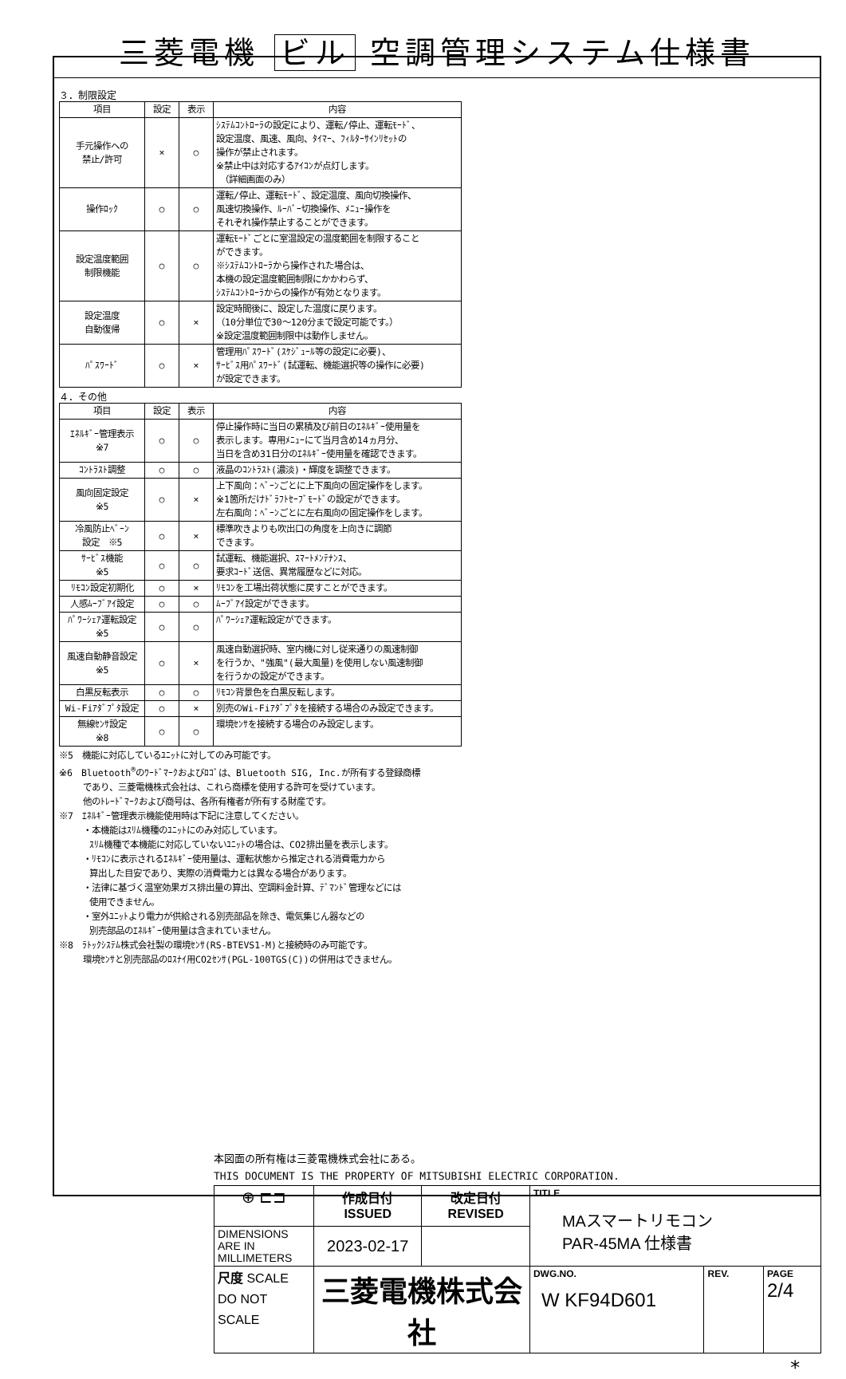三菱電機 ビル 空調管理システム仕様書
３．制限設定
| 項目 | 設定 | 表示 | 内容 |
| --- | --- | --- | --- |
| 手元操作への 禁止/許可 | × | ○ | ｼｽﾃﾑｺﾝﾄﾛｰﾗの設定により、運転/停止、運転ﾓｰﾄﾞ、 設定温度、風速、風向、ﾀｲﾏｰ、ﾌｨﾙﾀｰｻｲﾝﾘｾｯﾄの 操作が禁止されます。 ※禁止中は対応するｱｲｺﾝが点灯します。 （詳細画面のみ） |
| 操作ﾛｯｸ | ○ | ○ | 運転/停止、運転ﾓｰﾄﾞ、設定温度、風向切換操作、 風速切換操作、ﾙｰﾊﾞｰ切換操作、ﾒﾆｭｰ操作を それぞれ操作禁止することができます。 |
| 設定温度範囲 制限機能 | ○ | ○ | 運転ﾓｰﾄﾞごとに室温設定の温度範囲を制限すること ができます。 ※ｼｽﾃﾑｺﾝﾄﾛｰﾗから操作された場合は、 本機の設定温度範囲制限にかかわらず、 ｼｽﾃﾑｺﾝﾄﾛｰﾗからの操作が有効となります。 |
| 設定温度 自動復帰 | ○ | × | 設定時間後に、設定した温度に戻ります。 （10分単位で30～120分まで設定可能です。） ※設定温度範囲制限中は動作しません。 |
| ﾊﾟｽﾜｰﾄﾞ | ○ | × | 管理用ﾊﾟｽﾜｰﾄﾞ(ｽｹｼﾞｭｰﾙ等の設定に必要)、 ｻｰﾋﾞｽ用ﾊﾟｽﾜｰﾄﾞ(試運転、機能選択等の操作に必要) が設定できます。 |
４．その他
| 項目 | 設定 | 表示 | 内容 |
| --- | --- | --- | --- |
| ｴﾈﾙｷﾞｰ管理表示 ※7 | ○ | ○ | 停止操作時に当日の累積及び前日のｴﾈﾙｷﾞｰ使用量を 表示します。専用ﾒﾆｭｰにて当月含め14ヵ月分、 当日を含め31日分のｴﾈﾙｷﾞｰ使用量を確認できます。 |
| ｺﾝﾄﾗｽﾄ調整 | ○ | ○ | 液晶のｺﾝﾄﾗｽﾄ(濃淡)・輝度を調整できます。 |
| 風向固定設定 ※5 | ○ | × | 上下風向：ﾍﾞｰﾝごとに上下風向の固定操作をします。 ※1箇所だけﾄﾞﾗﾌﾄｾｰﾌﾞﾓｰﾄﾞの設定ができます。 左右風向：ﾍﾞｰﾝごとに左右風向の固定操作をします。 |
| 冷風防止ﾍﾞｰﾝ 設定 ※5 | ○ | × | 標準吹きよりも吹出口の角度を上向きに調節 できます。 |
| ｻｰﾋﾞｽ機能 ※5 | ○ | ○ | 試運転、機能選択、ｽﾏｰﾄﾒﾝﾃﾅﾝｽ、 要求ｺｰﾄﾞ送信、異常履歴などに対応。 |
| ﾘﾓｺﾝ設定初期化 | ○ | × | ﾘﾓｺﾝを工場出荷状態に戻すことができます。 |
| 人感ﾑｰﾌﾞｱｲ設定 | ○ | ○ | ﾑｰﾌﾞｱｲ設定ができます。 |
| ﾊﾟﾜｰｼｪｱ運転設定 ※5 | ○ | ○ | ﾊﾟﾜｰｼｪｱ運転設定ができます。 |
| 風速自動静音設定 ※5 | ○ | × | 風速自動選択時、室内機に対し従来通りの風速制御 を行うか、"強風"(最大風量)を使用しない風速制御 を行うかの設定ができます。 |
| 白黒反転表示 | ○ | ○ | ﾘﾓｺﾝ背景色を白黒反転します。 |
| Wi-Fiｱﾀﾞﾌﾟﾀ設定 | ○ | × | 別売のWi-Fiｱﾀﾞﾌﾟﾀを接続する場合のみ設定できます。 |
| 無線ｾﾝｻ設定 ※8 | ○ | ○ | 環境ｾﾝｻを接続する場合のみ設定します。 |
※5　機能に対応しているﾕﾆｯﾄに対してのみ可能です。
※6　Bluetooth<sup>®</sup>のﾜｰﾄﾞﾏｰｸおよびﾛｺﾞは、Bluetooth SIG, Inc.が所有する登録商標
であり、三菱電機株式会社は、これら商標を使用する許可を受けています。
他のﾄﾚｰﾄﾞﾏｰｸおよび商号は、各所有権者が所有する財産です。
※7　ｴﾈﾙｷﾞｰ管理表示機能使用時は下記に注意してください。
・本機能はｽﾘﾑ機種のﾕﾆｯﾄにのみ対応しています。
ｽﾘﾑ機種で本機能に対応していないﾕﾆｯﾄの場合は、CO2排出量を表示します。
・ﾘﾓｺﾝに表示されるｴﾈﾙｷﾞｰ使用量は、運転状態から推定される消費電力から
算出した目安であり、実際の消費電力とは異なる場合があります。
・法律に基づく温室効果ガス排出量の算出、空調料金計算、ﾃﾞﾏﾝﾄﾞ管理などには
使用できません。
・室外ﾕﾆｯﾄより電力が供給される別売部品を除き、電気集じん器などの
別売部品のｴﾈﾙｷﾞｰ使用量は含まれていません。
※8　ﾗﾄｯｸｼｽﾃﾑ株式会社製の環境ｾﾝｻ(RS-BTEVS1-M)と接続時のみ可能です。
環境ｾﾝｻと別売部品のﾛｽﾅｲ用CO2ｾﾝｻ(PGL-100TGS(C))の併用はできません。
本図面の所有権は三菱電機株式会社にある。
THIS DOCUMENT IS THE PROPERTY OF MITSUBISHI ELECTRIC CORPORATION.
| ⊕ ⊏⊐ | 作成日付 ISSUED | 改定日付 REVISED | TITLE MAスマートリモコン PAR-45MA 仕様書 | | |
| DIMENSIONS ARE IN MILLIMETERS | 2023-02-17 | | | | |
| 尺度 SCALE DO NOT SCALE | 三菱電機株式会社 | | DWG.NO. W KF94D601 | REV. | PAGE 2/4 |
*